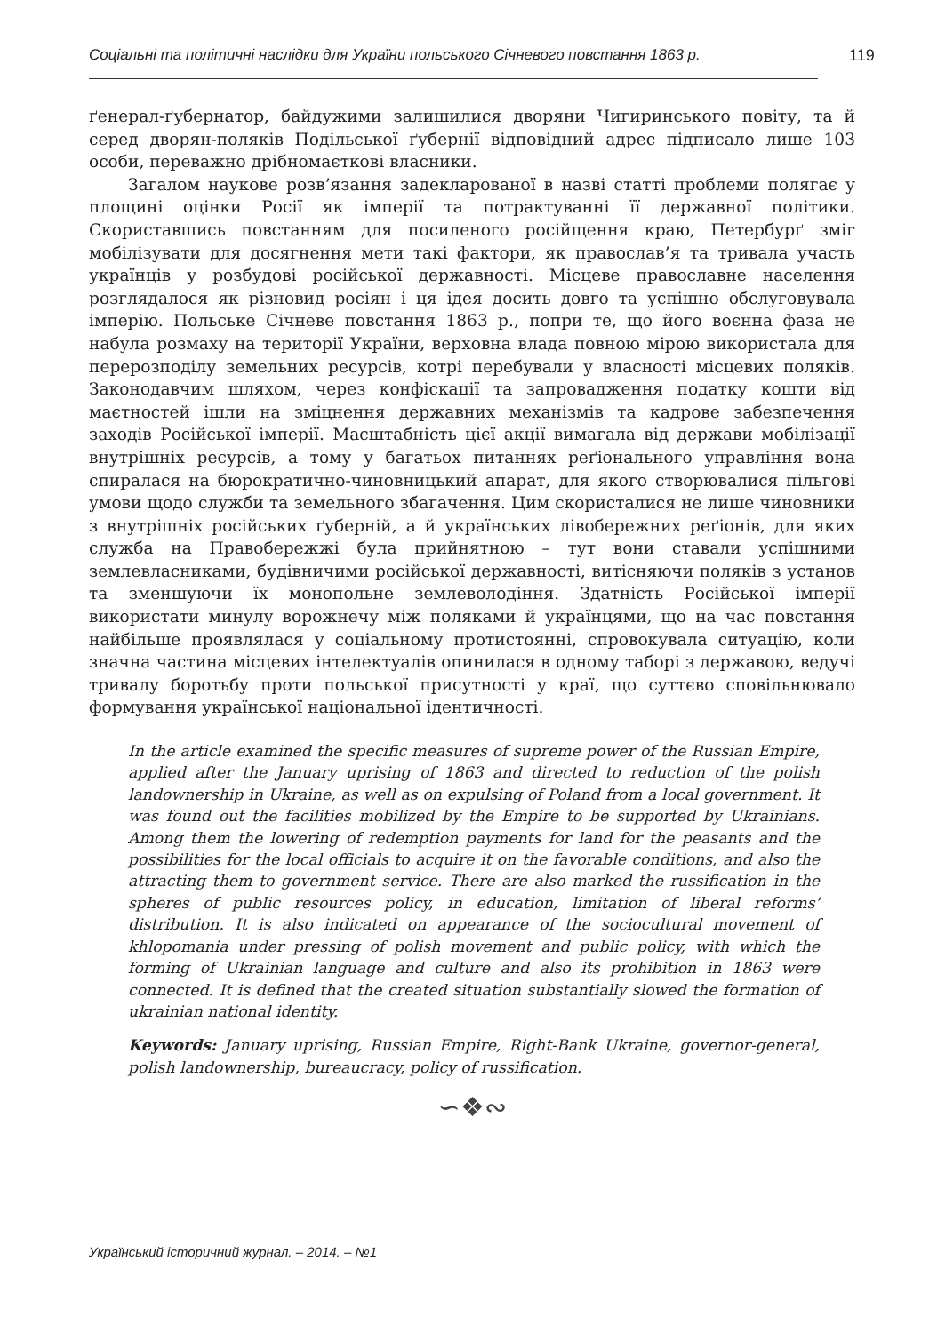Соціальні та політичні наслідки для України польського Січневого повстання 1863 р.
119
ґенерал-ґубернатор, байдужими залишилися дворяни Чигиринського повіту, та й серед дворян-поляків Подільської ґубернії відповідний адрес підписало лише 103 особи, переважно дрібномаєткові власники.
Загалом наукове розв’язання задекларованої в назві статті проблеми полягає у площині оцінки Росії як імперії та потрактуванні її державної політики. Скориставшись повстанням для посиленого російщення краю, Петербурґ зміг мобілізувати для досягнення мети такі фактори, як православ’я та тривала участь українців у розбудові російської державності. Місцеве православне населення розглядалося як різновид росіян і ця ідея досить довго та успішно обслуговувала імперію. Польське Січневе повстання 1863 р., попри те, що його воєнна фаза не набула розмаху на території України, верховна влада повною мірою використала для перерозподілу земельних ресурсів, котрі перебували у власності місцевих поляків. Законодавчим шляхом, через конфіскації та запровадження податку кошти від маєтностей ішли на зміцнення державних механізмів та кадрове забезпечення заходів Російської імперії. Масштабність цієї акції вимагала від держави мобілізації внутрішніх ресурсів, а тому у багатьох питаннях реґіонального управління вона спиралася на бюрократично-чиновницький апарат, для якого створювалися пільгові умови щодо служби та земельного збагачення. Цим скористалися не лише чиновники з внутрішніх російських ґуберній, а й українських лівобережних реґіонів, для яких служба на Правобережжі була прийнятною – тут вони ставали успішними землевласниками, будівничими російської державності, витісняючи поляків з установ та зменшуючи їх монопольне землеволодіння. Здатність Російської імперії використати минулу ворожнечу між поляками й українцями, що на час повстання найбільше проявлялася у соціальному протистоянні, спровокувала ситуацію, коли значна частина місцевих інтелектуалів опинилася в одному таборі з державою, ведучі тривалу боротьбу проти польської присутності у краї, що суттєво сповільнювало формування української національної ідентичності.
In the article examined the specific measures of supreme power of the Russian Empire, applied after the January uprising of 1863 and directed to reduction of the polish landownership in Ukraine, as well as on expulsing of Poland from a local government. It was found out the facilities mobilized by the Empire to be supported by Ukrainians. Among them the lowering of redemption payments for land for the peasants and the possibilities for the local officials to acquire it on the favorable conditions, and also the attracting them to government service. There are also marked the russification in the spheres of public resources policy, in education, limitation of liberal reforms’ distribution. It is also indicated on appearance of the sociocultural movement of khlopomania under pressing of polish movement and public policy, with which the forming of Ukrainian language and culture and also its prohibition in 1863 were connected. It is defined that the created situation substantially slowed the formation of ukrainian national identity.
Keywords: January uprising, Russian Empire, Right-Bank Ukraine, governor-general, polish landownership, bureaucracy, policy of russification.
∽❖∾
Український історичний журнал. – 2014. – №1